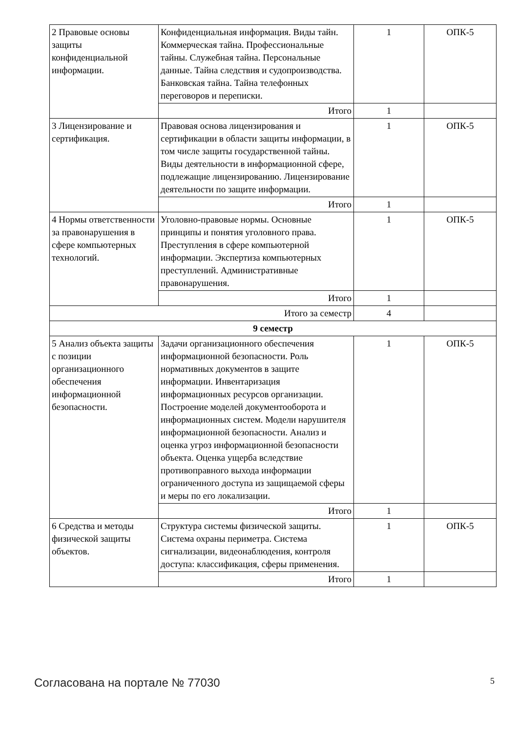| 2 Правовые основы защиты конфиденциальной информации. | Конфиденциальная информация. Виды тайн. Коммерческая тайна. Профессиональные тайны. Служебная тайна. Персональные данные. Тайна следствия и судопроизводства. Банковская тайна. Тайна телефонных переговоров и переписки. | 1 | ОПК-5 |
| | Итого | 1 | |
| 3 Лицензирование и сертификация. | Правовая основа лицензирования и сертификации в области защиты информации, в том числе защиты государственной тайны. Виды деятельности в информационной сфере, подлежащие лицензированию. Лицензирование деятельности по защите информации. | 1 | ОПК-5 |
| | Итого | 1 | |
| 4 Нормы ответственности за правонарушения в сфере компьютерных технологий. | Уголовно-правовые нормы. Основные принципы и понятия уголовного права. Преступления в сфере компьютерной информации. Экспертиза компьютерных преступлений. Административные правонарушения. | 1 | ОПК-5 |
| | Итого | 1 | |
| Итого за семестр | | 4 | |
| 9 семестр | | | |
| 5 Анализ объекта защиты с позиции организационного обеспечения информационной безопасности. | Задачи организационного обеспечения информационной безопасности. Роль нормативных документов в защите информации. Инвентаризация информационных ресурсов организации. Построение моделей документооборота и информационных систем. Модели нарушителя информационной безопасности. Анализ и оценка угроз информационной безопасности объекта. Оценка ущерба вследствие противоправного выхода информации ограниченного доступа из защищаемой сферы и меры по его локализации. | 1 | ОПК-5 |
| | Итого | 1 | |
| 6 Средства и методы физической защиты объектов. | Структура системы физической защиты. Система охраны периметра. Система сигнализации, видеонаблюдения, контроля доступа: классификация, сферы применения. | 1 | ОПК-5 |
| | Итого | 1 | |
Согласована на портале № 77030 5